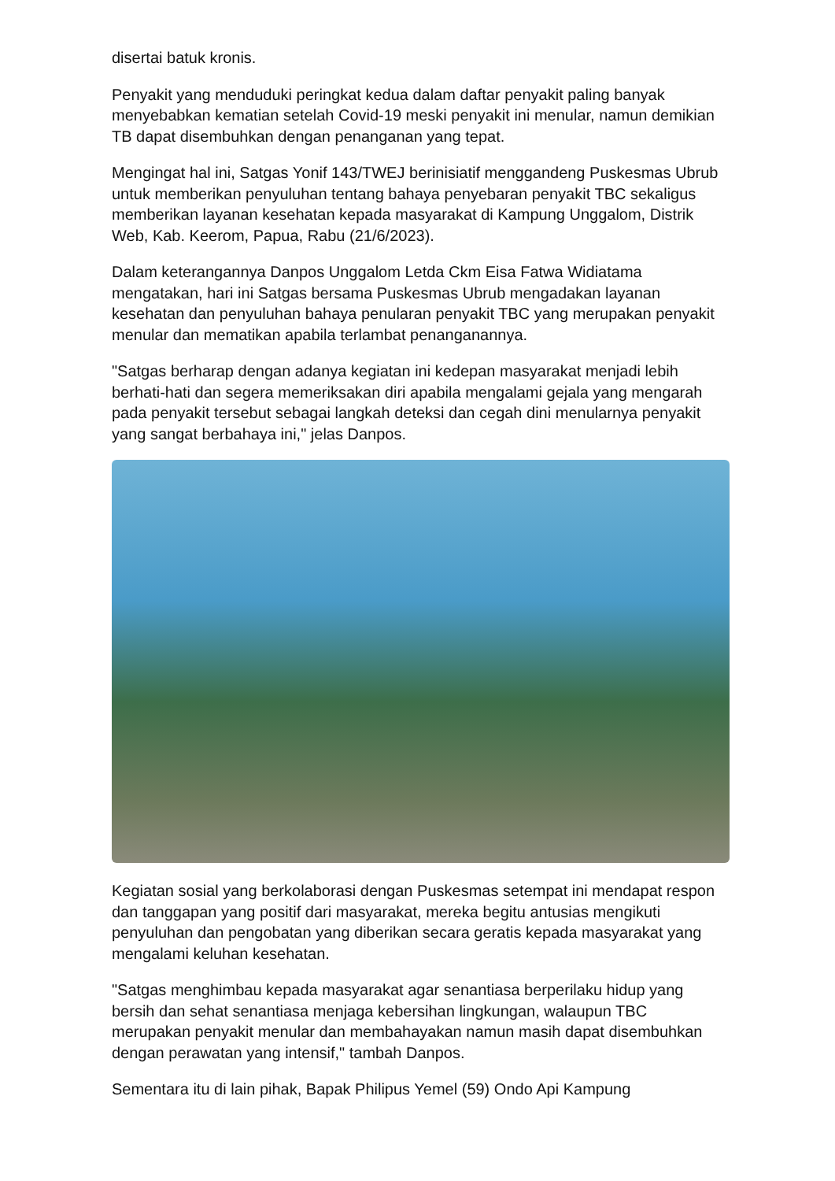disertai batuk kronis.
Penyakit yang menduduki peringkat kedua dalam daftar penyakit paling banyak menyebabkan kematian setelah Covid-19 meski penyakit ini menular, namun demikian TB dapat disembuhkan dengan penanganan yang tepat.
Mengingat hal ini, Satgas Yonif 143/TWEJ berinisiatif menggandeng Puskesmas Ubrub untuk memberikan penyuluhan tentang bahaya penyebaran penyakit TBC sekaligus memberikan layanan kesehatan kepada masyarakat di Kampung Unggalom, Distrik Web, Kab. Keerom, Papua, Rabu (21/6/2023).
Dalam keterangannya Danpos Unggalom Letda Ckm Eisa Fatwa Widiatama mengatakan, hari ini Satgas bersama Puskesmas Ubrub mengadakan layanan kesehatan dan penyuluhan bahaya penularan penyakit TBC yang merupakan penyakit menular dan mematikan apabila terlambat penanganannya.
"Satgas berharap dengan adanya kegiatan ini kedepan masyarakat menjadi lebih berhati-hati dan segera memeriksakan diri apabila mengalami gejala yang mengarah pada penyakit tersebut sebagai langkah deteksi dan cegah dini menularnya penyakit yang sangat berbahaya ini," jelas Danpos.
Kegiatan sosial yang berkolaborasi dengan Puskesmas setempat ini mendapat respon dan tanggapan yang positif dari masyarakat, mereka begitu antusias mengikuti penyuluhan dan pengobatan yang diberikan secara geratis kepada masyarakat yang mengalami keluhan kesehatan.
"Satgas menghimbau kepada masyarakat agar senantiasa berperilaku hidup yang bersih dan sehat senantiasa menjaga kebersihan lingkungan, walaupun TBC merupakan penyakit menular dan membahayakan namun masih dapat disembuhkan dengan perawatan yang intensif," tambah Danpos.
Sementara itu di lain pihak, Bapak Philipus Yemel (59) Ondo Api Kampung